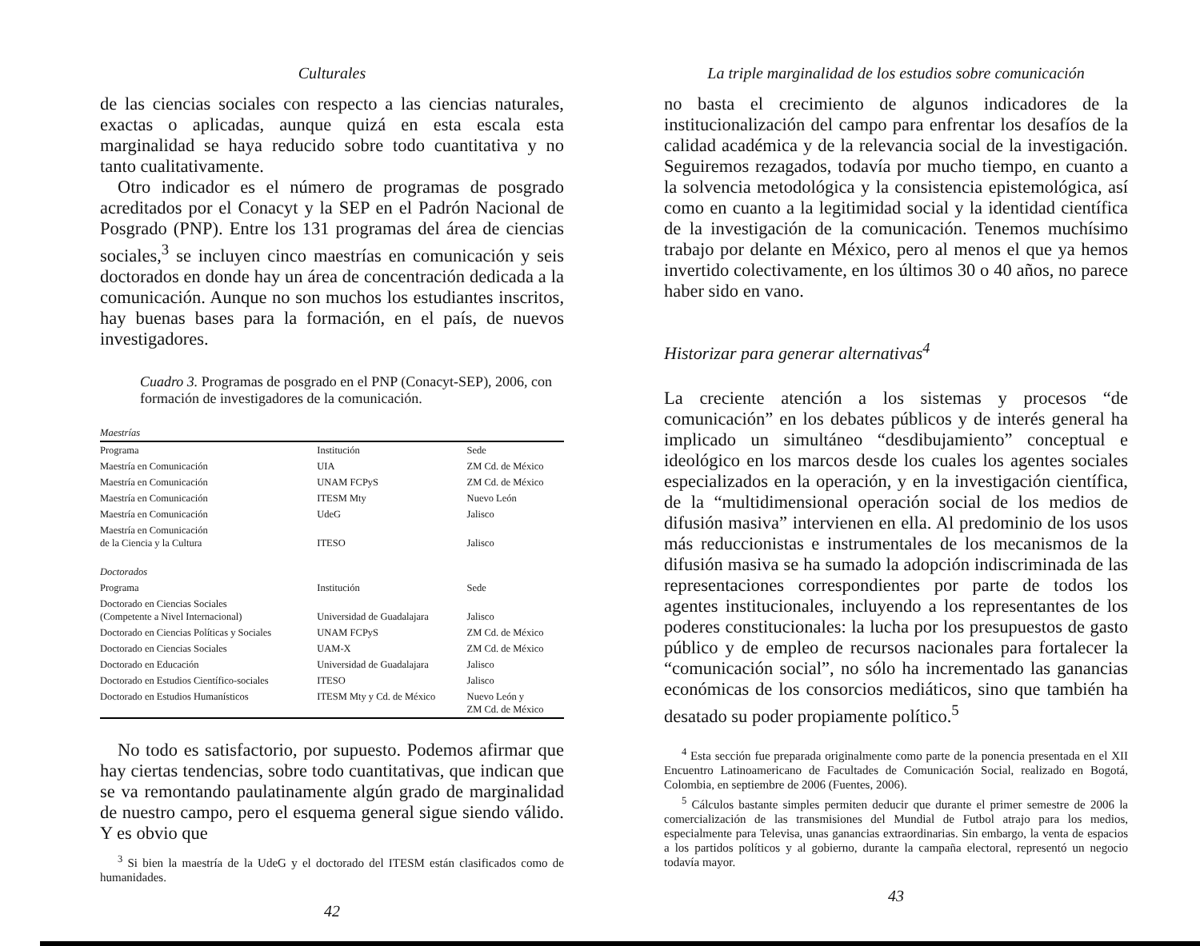Culturales
de las ciencias sociales con respecto a las ciencias naturales, exactas o aplicadas, aunque quizá en esta escala esta marginalidad se haya reducido sobre todo cuantitativa y no tanto cualitativamente.
Otro indicador es el número de programas de posgrado acreditados por el Conacyt y la SEP en el Padrón Nacional de Posgrado (PNP). Entre los 131 programas del área de ciencias sociales,<sup>3</sup> se incluyen cinco maestrías en comunicación y seis doctorados en donde hay un área de concentración dedicada a la comunicación. Aunque no son muchos los estudiantes inscritos, hay buenas bases para la formación, en el país, de nuevos investigadores.
Cuadro 3. Programas de posgrado en el PNP (Conacyt-SEP), 2006, con formación de investigadores de la comunicación.
| Maestrías | | |
| Programa | Institución | Sede |
| Maestría en Comunicación | UIA | ZM Cd. de México |
| Maestría en Comunicación | UNAM FCPyS | ZM Cd. de México |
| Maestría en Comunicación | ITESM Mty | Nuevo León |
| Maestría en Comunicación | UdeG | Jalisco |
| Maestría en Comunicación de la Ciencia y la Cultura | ITESO | Jalisco |
| Doctorados | | |
| Programa | Institución | Sede |
| Doctorado en Ciencias Sociales (Competente a Nivel Internacional) | Universidad de Guadalajara | Jalisco |
| Doctorado en Ciencias Políticas y Sociales | UNAM FCPyS | ZM Cd. de México |
| Doctorado en Ciencias Sociales | UAM-X | ZM Cd. de México |
| Doctorado en Educación | Universidad de Guadalajara | Jalisco |
| Doctorado en Estudios Científico-sociales | ITESO | Jalisco |
| Doctorado en Estudios Humanísticos | ITESM Mty y Cd. de México | Nuevo León y ZM Cd. de México |
No todo es satisfactorio, por supuesto. Podemos afirmar que hay ciertas tendencias, sobre todo cuantitativas, que indican que se va remontando paulatinamente algún grado de marginalidad de nuestro campo, pero el esquema general sigue siendo válido. Y es obvio que
<sup>3</sup> Si bien la maestría de la UdeG y el doctorado del ITESM están clasificados como de humanidades.
42
La triple marginalidad de los estudios sobre comunicación
no basta el crecimiento de algunos indicadores de la institucionalización del campo para enfrentar los desafíos de la calidad académica y de la relevancia social de la investigación. Seguiremos rezagados, todavía por mucho tiempo, en cuanto a la solvencia metodológica y la consistencia epistemológica, así como en cuanto a la legitimidad social y la identidad científica de la investigación de la comunicación. Tenemos muchísimo trabajo por delante en México, pero al menos el que ya hemos invertido colectivamente, en los últimos 30 o 40 años, no parece haber sido en vano.
Historizar para generar alternativas<sup>4</sup>
La creciente atención a los sistemas y procesos “de comunicación” en los debates públicos y de interés general ha implicado un simultáneo “desdibujamiento” conceptual e ideológico en los marcos desde los cuales los agentes sociales especializados en la operación, y en la investigación científica, de la “multidimensional operación social de los medios de difusión masiva” intervienen en ella. Al predominio de los usos más reduccionistas e instrumentales de los mecanismos de la difusión masiva se ha sumado la adopción indiscriminada de las representaciones correspondientes por parte de todos los agentes institucionales, incluyendo a los representantes de los poderes constitucionales: la lucha por los presupuestos de gasto público y de empleo de recursos nacionales para fortalecer la “comunicación social”, no sólo ha incrementado las ganancias económicas de los consorcios mediáticos, sino que también ha desatado su poder propiamente político.<sup>5</sup>
<sup>4</sup> Esta sección fue preparada originalmente como parte de la ponencia presentada en el XII Encuentro Latinoamericano de Facultades de Comunicación Social, realizado en Bogotá, Colombia, en septiembre de 2006 (Fuentes, 2006).
<sup>5</sup> Cálculos bastante simples permiten deducir que durante el primer semestre de 2006 la comercialización de las transmisiones del Mundial de Futbol atrajo para los medios, especialmente para Televisa, unas ganancias extraordinarias. Sin embargo, la venta de espacios a los partidos políticos y al gobierno, durante la campaña electoral, representó un negocio todavía mayor.
43